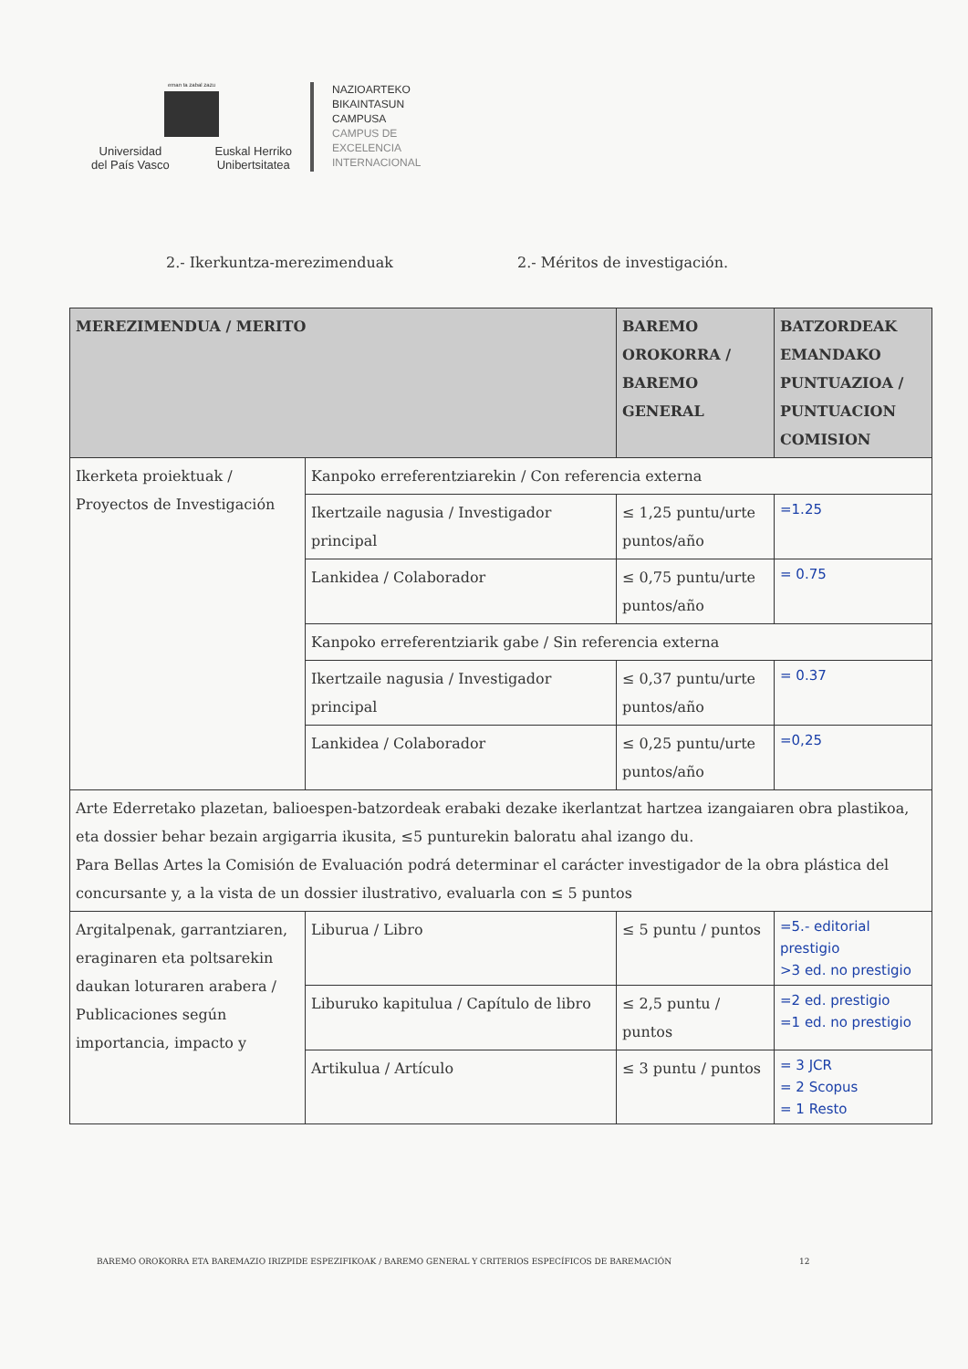eman ta zabal zazu
Universidad
del País Vasco Euskal Herriko
Unibertsitatea
NAZIOARTEKO
BIKAINTASUN
CAMPUSA
CAMPUS DE
EXCELENCIA
INTERNACIONAL
2.- Ikerkuntza-merezimenduak 2.- Méritos de investigación.
| MEREZIMENDUA / MERITO | | BAREMO OROKORRA / BAREMO GENERAL | BATZORDEAK EMANDAKO PUNTUAZIOA / PUNTUACION COMISION |
| --- | --- | --- | --- |
| Ikerketa proiektuak / Proyectos de Investigación | Kanpoko erreferentziarekin / Con referencia externa | | |
| | Ikertzaile nagusia / Investigador principal | ≤ 1,25 puntu/urte puntos/año | =1.25 |
| | Lankidea / Colaborador | ≤ 0,75 puntu/urte puntos/año | = 0.75 |
| | Kanpoko erreferentziarik gabe / Sin referencia externa | | |
| | Ikertzaile nagusia / Investigador principal | ≤ 0,37 puntu/urte puntos/año | = 0.37 |
| | Lankidea / Colaborador | ≤ 0,25 puntu/urte puntos/año | =0,25 |
| Arte Ederretako plazetan, balioespen-batzordeak erabaki dezake ikerlantzat hartzea izangaiaren obra plastikoa, eta dossier behar bezain argigarria ikusita, ≤5 punturekin baloratu ahal izango du. Para Bellas Artes la Comisión de Evaluación podrá determinar el carácter investigador de la obra plástica del concursante y, a la vista de un dossier ilustrativo, evaluarla con ≤ 5 puntos | | | |
| Argitalpenak, garrantziaren, eraginaren eta poltsarekin daukan loturaren arabera / Publicaciones según importancia, impacto y | Liburua / Libro | ≤ 5 puntu / puntos | =5.- editorial prestigio >3 ed. no prestigio |
| | Liburuko kapitulua / Capítulo de libro | ≤ 2,5 puntu / puntos | =2 ed. prestigio =1 ed. no prestigio |
| | Artikulua / Artículo | ≤ 3 puntu / puntos | = 3 JCR = 2 Scopus = 1 Resto |
BAREMO OROKORRA ETA BAREMAZIO IRIZPIDE ESPEZIFIKOAK / BAREMO GENERAL Y CRITERIOS ESPECÍFICOS DE BAREMACIÓN 12